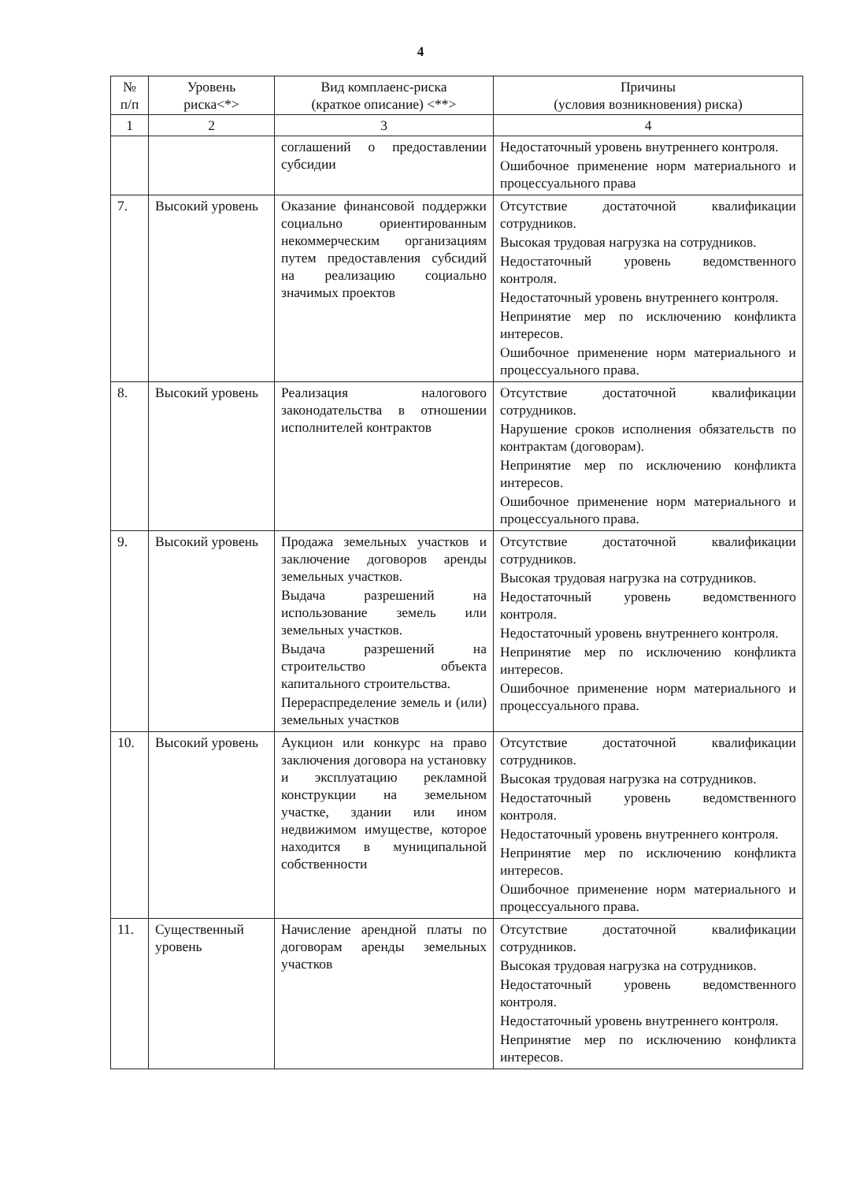4
| № п/п | Уровень риска<*> | Вид комплаенс-риска (краткое описание) <**> | Причины (условия возникновения) риска) |
| --- | --- | --- | --- |
| 1 | 2 | 3 | 4 |
| | | соглашений о предоставлении субсидии | Недостаточный уровень внутреннего контроля. Ошибочное применение норм материального и процессуального права |
| 7. | Высокий уровень | Оказание финансовой поддержки социально ориентированным некоммерческим организациям путем предоставления субсидий на реализацию социально значимых проектов | Отсутствие достаточной квалификации сотрудников. Высокая трудовая нагрузка на сотрудников. Недостаточный уровень ведомственного контроля. Недостаточный уровень внутреннего контроля. Непринятие мер по исключению конфликта интересов. Ошибочное применение норм материального и процессуального права. |
| 8. | Высокий уровень | Реализация налогового законодательства в отношении исполнителей контрактов | Отсутствие достаточной квалификации сотрудников. Нарушение сроков исполнения обязательств по контрактам (договорам). Непринятие мер по исключению конфликта интересов. Ошибочное применение норм материального и процессуального права. |
| 9. | Высокий уровень | Продажа земельных участков и заключение договоров аренды земельных участков. Выдача разрешений на использование земель или земельных участков. Выдача разрешений на строительство объекта капитального строительства. Перераспределение земель и (или) земельных участков | Отсутствие достаточной квалификации сотрудников. Высокая трудовая нагрузка на сотрудников. Недостаточный уровень ведомственного контроля. Недостаточный уровень внутреннего контроля. Непринятие мер по исключению конфликта интересов. Ошибочное применение норм материального и процессуального права. |
| 10. | Высокий уровень | Аукцион или конкурс на право заключения договора на установку и эксплуатацию рекламной конструкции на земельном участке, здании или ином недвижимом имуществе, которое находится в муниципальной собственности | Отсутствие достаточной квалификации сотрудников. Высокая трудовая нагрузка на сотрудников. Недостаточный уровень ведомственного контроля. Недостаточный уровень внутреннего контроля. Непринятие мер по исключению конфликта интересов. Ошибочное применение норм материального и процессуального права. |
| 11. | Существенный уровень | Начисление арендной платы по договорам аренды земельных участков | Отсутствие достаточной квалификации сотрудников. Высокая трудовая нагрузка на сотрудников. Недостаточный уровень ведомственного контроля. Недостаточный уровень внутреннего контроля. Непринятие мер по исключению конфликта интересов. |